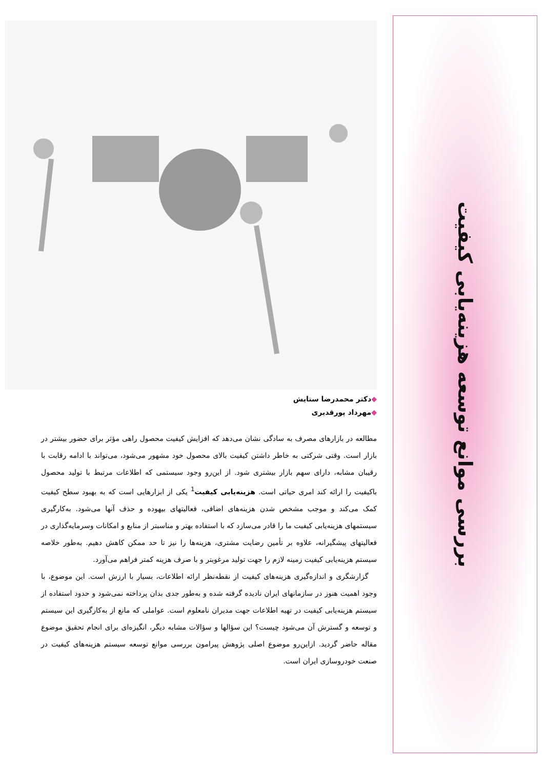بررسی موانع توسعه هزینه‌یابی کیفیت
◆دکتر محمدرضا ستایش
◆مهرداد پورقدیری
مطالعه در بازارهای مصرف به سادگی نشان می‌دهد که افزایش کیفیت محصول راهی مؤثر برای حضور بیشتر در بازار است. وقتی شرکتی به خاطر داشتن کیفیت بالای محصول خود مشهور می‌شود، می‌تواند با ادامه رقابت با رقیبان مشابه، دارای سهم بازار بیشتری شود. از این‌رو وجود سیستمی که اطلاعات مرتبط با تولید محصول باکیفیت را ارائه کند امری حیاتی است. هزینه‌یابی کیفیت<sup>1</sup> یکی از ابزارهایی است که به بهبود سطح کیفیت کمک می‌کند و موجب مشخص شدن هزینه‌های اضافی، فعالیتهای بیهوده و حذف آنها می‌شود. به‌کارگیری سیستمهای هزینه‌یابی کیفیت ما را قادر می‌سازد که با استفاده بهتر و مناسبتر از منابع و امکانات وسرمایه‌گذاری در فعالیتهای پیشگیرانه، علاوه بر تأمین رضایت مشتری، هزینه‌ها را نیز تا حد ممکن کاهش دهیم. به‌طور خلاصه سیستم هزینه‌یابی کیفیت زمینه لازم را جهت تولید مرغوبتر و با صرف هزینه کمتر فراهم می‌آورد.
گزارشگری و اندازه‌گیری هزینه‌های کیفیت از نقطه‌نظر ارائه اطلاعات، بسیار با ارزش است. این موضوع، با وجود اهمیت هنوز در سازمانهای ایران نادیده گرفته شده و به‌طور جدی بدان پرداخته نمی‌شود و حدود استفاده از سیستم هزینه‌یابی کیفیت در تهیه اطلاعات جهت مدیران نامعلوم است. عواملی که مانع از به‌کارگیری این سیستم و توسعه و گسترش آن می‌شود چیست؟ این سؤالها و سؤالات مشابه دیگر، انگیزه‌ای برای انجام تحقیق موضوع مقاله حاضر گردید. ازاین‌رو موضوع اصلی پژوهش پیرامون بررسی موانع توسعه سیستم هزینه‌های کیفیت در صنعت خودروسازی ایران است.